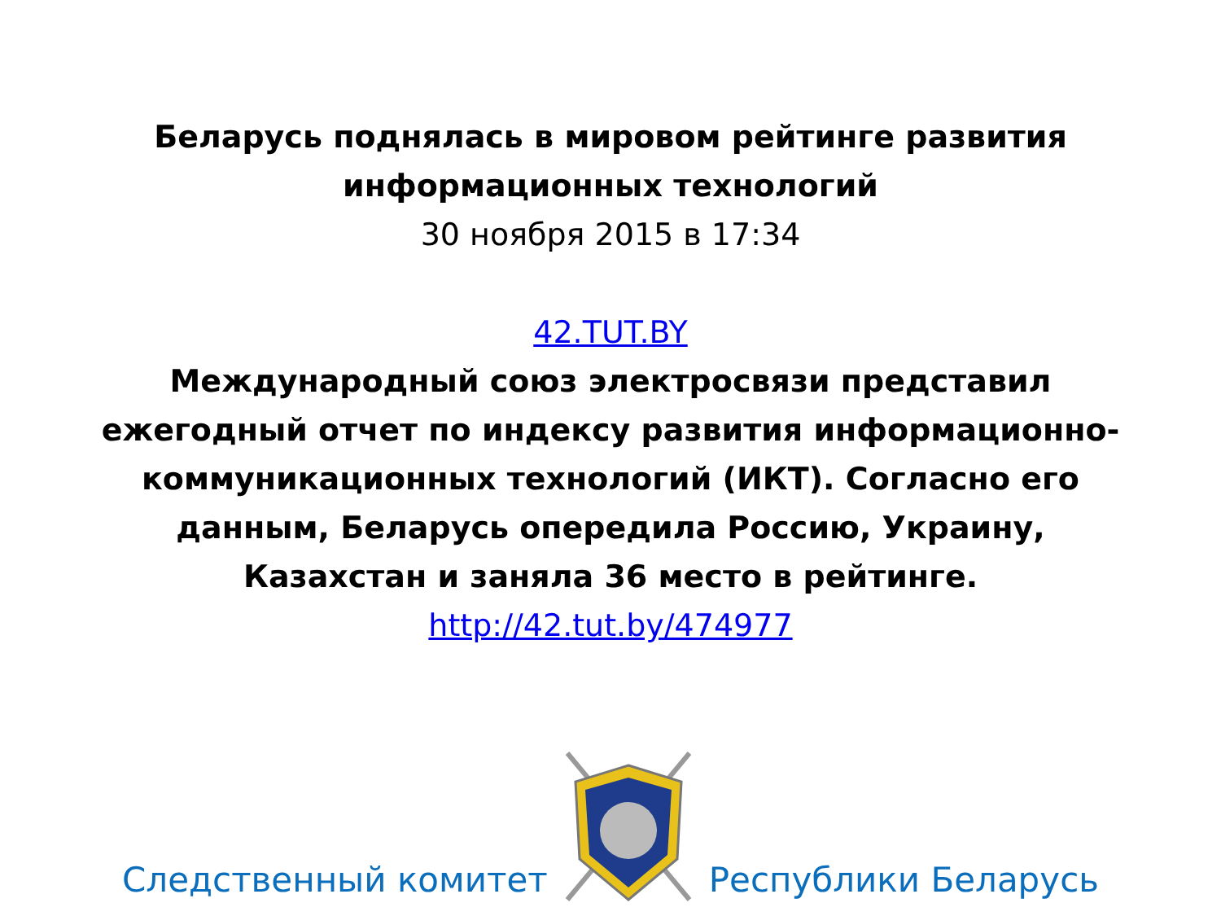Беларусь поднялась в мировом рейтинге развития
информационных технологий
30 ноября 2015 в 17:34
42.TUT.BY
Международный союз электросвязи представил
ежегодный отчет по индексу развития информационно-
коммуникационных технологий (ИКТ). Согласно его
данным, Беларусь опередила Россию, Украину,
Казахстан и заняла 36 место в рейтинге.
http://42.tut.by/474977
Следственный комитет Республики Беларусь